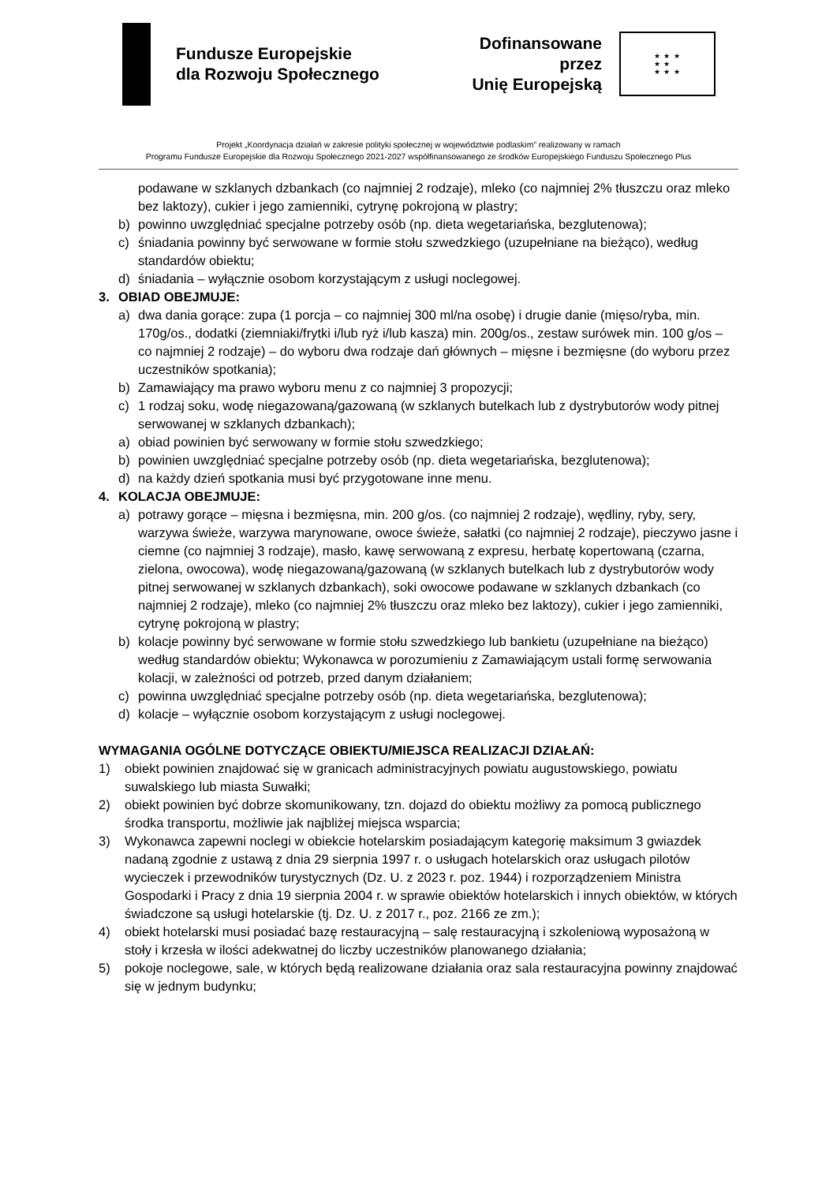Fundusze Europejskie
dla Rozwoju Społecznego
Dofinansowane przez
Unię Europejską
★ ★ ★
★ ★
★ ★ ★
Projekt „Koordynacja działań w zakresie polityki społecznej w województwie podlaskim” realizowany w ramach
Programu Fundusze Europejskie dla Rozwoju Społecznego 2021-2027 współfinansowanego ze środków Europejskiego Funduszu Społecznego Plus
podawane w szklanych dzbankach (co najmniej 2 rodzaje), mleko (co najmniej 2% tłuszczu oraz mleko bez laktozy), cukier i jego zamienniki, cytrynę pokrojoną w plastry;
b) powinno uwzględniać specjalne potrzeby osób (np. dieta wegetariańska, bezglutenowa);
c) śniadania powinny być serwowane w formie stołu szwedzkiego (uzupełniane na bieżąco), według standardów obiektu;
d) śniadania – wyłącznie osobom korzystającym z usługi noclegowej.
3. OBIAD OBEJMUJE:
a) dwa dania gorące: zupa (1 porcja – co najmniej 300 ml/na osobę) i drugie danie (mięso/ryba, min. 170g/os., dodatki (ziemniaki/frytki i/lub ryż i/lub kasza) min. 200g/os., zestaw surówek min. 100 g/os – co najmniej 2 rodzaje) – do wyboru dwa rodzaje dań głównych – mięsne i bezmięsne (do wyboru przez uczestników spotkania);
b) Zamawiający ma prawo wyboru menu z co najmniej 3 propozycji;
c) 1 rodzaj soku, wodę niegazowaną/gazowaną (w szklanych butelkach lub z dystrybutorów wody pitnej serwowanej w szklanych dzbankach);
a) obiad powinien być serwowany w formie stołu szwedzkiego;
b) powinien uwzględniać specjalne potrzeby osób (np. dieta wegetariańska, bezglutenowa);
d) na każdy dzień spotkania musi być przygotowane inne menu.
4. KOLACJA OBEJMUJE:
a) potrawy gorące – mięsna i bezmięsna, min. 200 g/os. (co najmniej 2 rodzaje), wędliny, ryby, sery, warzywa świeże, warzywa marynowane, owoce świeże, sałatki (co najmniej 2 rodzaje), pieczywo jasne i ciemne (co najmniej 3 rodzaje), masło, kawę serwowaną z expresu, herbatę kopertowaną (czarna, zielona, owocowa), wodę niegazowaną/gazowaną (w szklanych butelkach lub z dystrybutorów wody pitnej serwowanej w szklanych dzbankach), soki owocowe podawane w szklanych dzbankach (co najmniej 2 rodzaje), mleko (co najmniej 2% tłuszczu oraz mleko bez laktozy), cukier i jego zamienniki, cytrynę pokrojoną w plastry;
b) kolacje powinny być serwowane w formie stołu szwedzkiego lub bankietu (uzupełniane na bieżąco) według standardów obiektu; Wykonawca w porozumieniu z Zamawiającym ustali formę serwowania kolacji, w zależności od potrzeb, przed danym działaniem;
c) powinna uwzględniać specjalne potrzeby osób (np. dieta wegetariańska, bezglutenowa);
d) kolacje – wyłącznie osobom korzystającym z usługi noclegowej.
WYMAGANIA OGÓLNE DOTYCZĄCE OBIEKTU/MIEJSCA REALIZACJI DZIAŁAŃ:
1) obiekt powinien znajdować się w granicach administracyjnych powiatu augustowskiego, powiatu suwalskiego lub miasta Suwałki;
2) obiekt powinien być dobrze skomunikowany, tzn. dojazd do obiektu możliwy za pomocą publicznego środka transportu, możliwie jak najbliżej miejsca wsparcia;
3) Wykonawca zapewni noclegi w obiekcie hotelarskim posiadającym kategorię maksimum 3 gwiazdek nadaną zgodnie z ustawą z dnia 29 sierpnia 1997 r. o usługach hotelarskich oraz usługach pilotów wycieczek i przewodników turystycznych (Dz. U. z 2023 r. poz. 1944) i rozporządzeniem Ministra Gospodarki i Pracy z dnia 19 sierpnia 2004 r. w sprawie obiektów hotelarskich i innych obiektów, w których świadczone są usługi hotelarskie (tj. Dz. U. z 2017 r., poz. 2166 ze zm.);
4) obiekt hotelarski musi posiadać bazę restauracyjną – salę restauracyjną i szkoleniową wyposażoną w stoły i krzesła w ilości adekwatnej do liczby uczestników planowanego działania;
5) pokoje noclegowe, sale, w których będą realizowane działania oraz sala restauracyjna powinny znajdować się w jednym budynku;